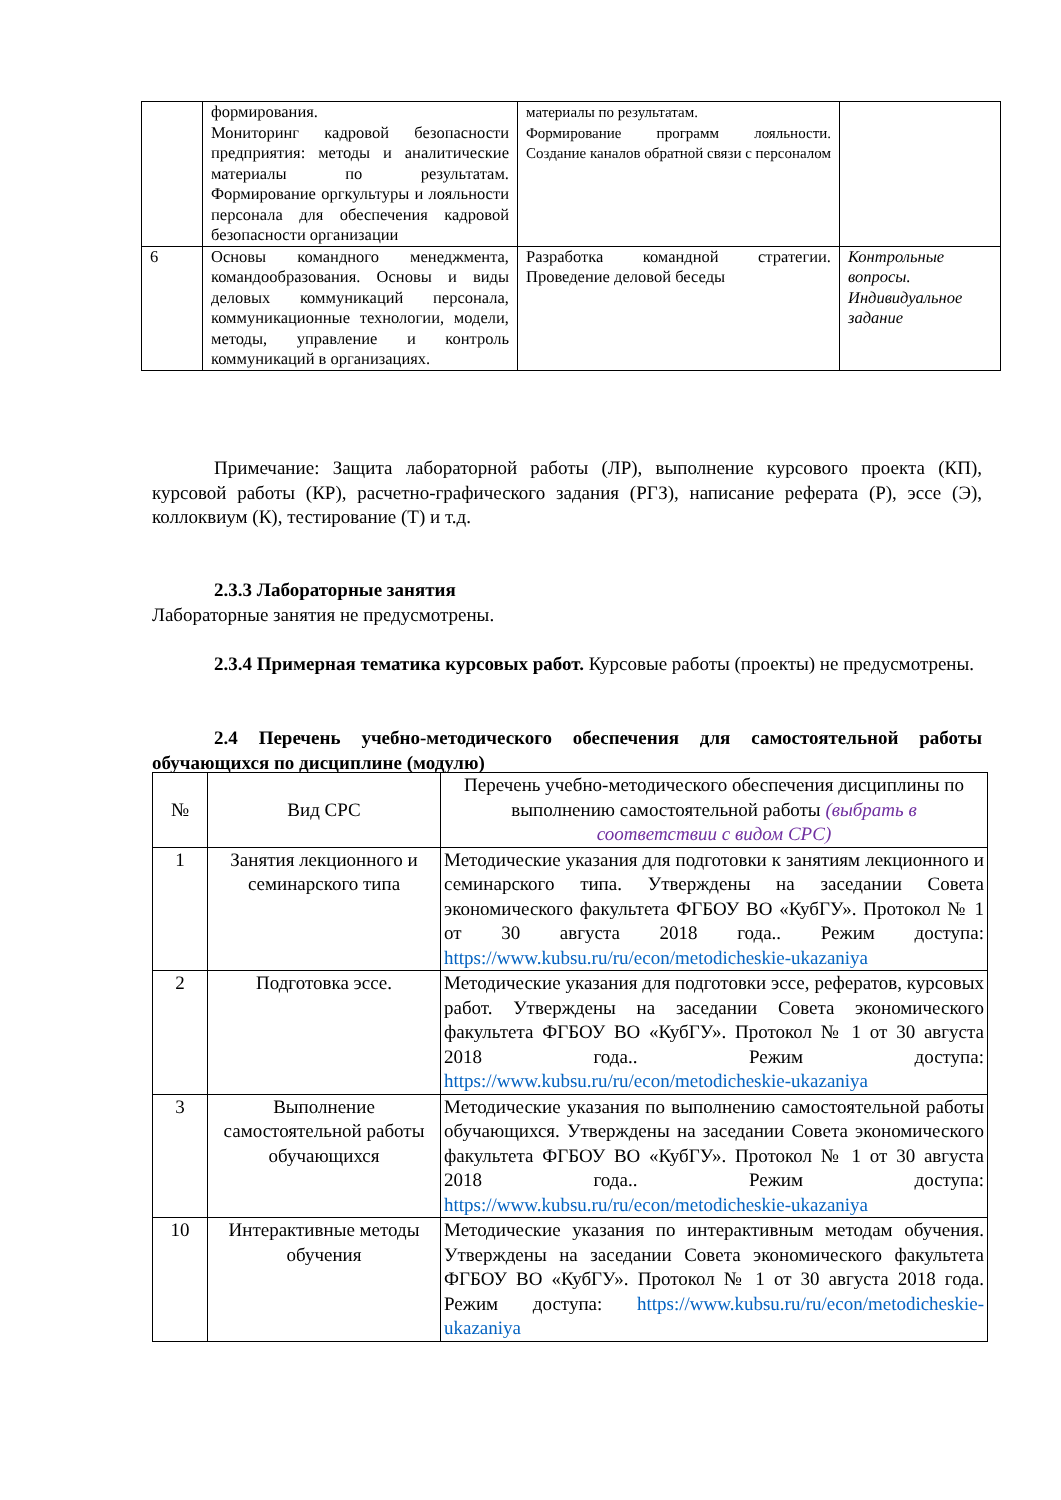| | формирования. Мониторинг кадровой безопасности предприятия: методы и аналитические материалы по результатам. Формирование оргкультуры и лояльности персонала для обеспечения кадровой безопасности организации | материалы по результатам. Формирование программ лояльности. Создание каналов обратной связи с персоналом | |
| 6 | Основы командного менеджмента, командообразования. Основы и виды деловых коммуникаций персонала, коммуникационные технологии, модели, методы, управление и контроль коммуникаций в организациях. | Разработка командной стратегии. Проведение деловой беседы | Контрольные вопросы. Индивидуальное задание |
Примечание: Защита лабораторной работы (ЛР), выполнение курсового проекта (КП), курсовой работы (КР), расчетно-графического задания (РГЗ), написание реферата (Р), эссе (Э), коллоквиум (К), тестирование (Т) и т.д.
2.3.3 Лабораторные занятия
Лабораторные занятия не предусмотрены.
2.3.4 Примерная тематика курсовых работ. Курсовые работы (проекты) не предусмотрены.
2.4 Перечень учебно-методического обеспечения для самостоятельной работы обучающихся по дисциплине (модулю)
| № | Вид СРС | Перечень учебно-методического обеспечения дисциплины по выполнению самостоятельной работы (выбрать в соответствии с видом СРС) |
| --- | --- | --- |
| 1 | Занятия лекционного и семинарского типа | Методические указания для подготовки к занятиям лекционного и семинарского типа. Утверждены на заседании Совета экономического факультета ФГБОУ ВО «КубГУ». Протокол № 1 от 30 августа 2018 года.. Режим доступа: https://www.kubsu.ru/ru/econ/metodicheskie-ukazaniya |
| 2 | Подготовка эссе. | Методические указания для подготовки эссе, рефератов, курсовых работ. Утверждены на заседании Совета экономического факультета ФГБОУ ВО «КубГУ». Протокол № 1 от 30 августа 2018 года.. Режим доступа: https://www.kubsu.ru/ru/econ/metodicheskie-ukazaniya |
| 3 | Выполнение самостоятельной работы обучающихся | Методические указания по выполнению самостоятельной работы обучающихся. Утверждены на заседании Совета экономического факультета ФГБОУ ВО «КубГУ». Протокол № 1 от 30 августа 2018 года.. Режим доступа: https://www.kubsu.ru/ru/econ/metodicheskie-ukazaniya |
| 10 | Интерактивные методы обучения | Методические указания по интерактивным методам обучения. Утверждены на заседании Совета экономического факультета ФГБОУ ВО «КубГУ». Протокол № 1 от 30 августа 2018 года. Режим доступа: https://www.kubsu.ru/ru/econ/metodicheskie-ukazaniya |